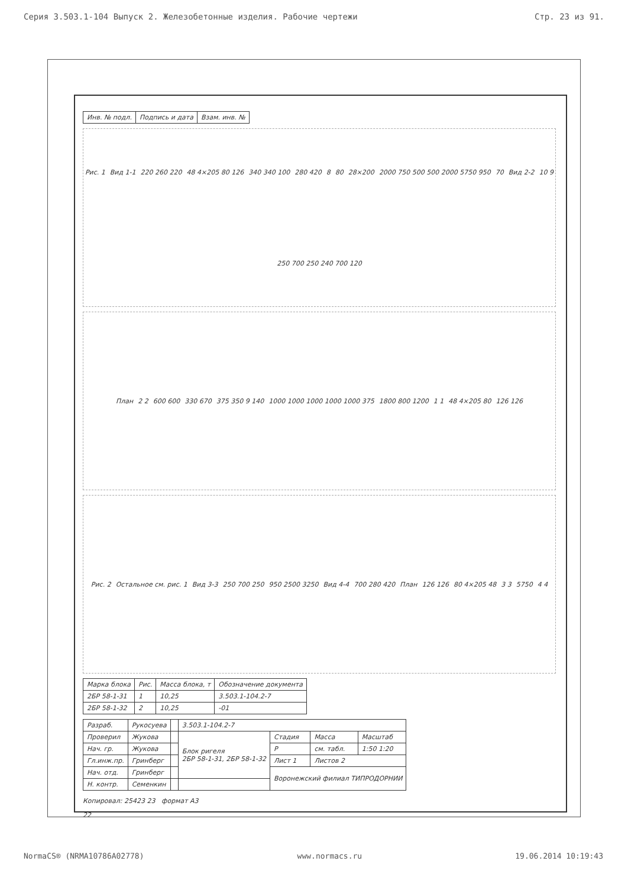Серия 3.503.1-104 Выпуск 2. Железобетонные изделия. Рабочие чертежи Стр. 23 из 91.
| Инв. № подл. | Подпись и дата | Взам. инв. № |
Рис. 1 Вид 1-1 220 260 220 48 4×205 80 126 340 340 100 280 420 8 80 28×200 2000 750 500 500 2000 5750 950 70 Вид 2-2 10 9 250 700 250 240 700 120
План 2 2 600 600 330 670 375 350 9 140 1000 1000 1000 1000 1000 375 1800 800 1200 1 1 48 4×205 80 126 126
Рис. 2 Остальное см. рис. 1 Вид 3-3 250 700 250 950 2500 3250 Вид 4-4 700 280 420 План 126 126 80 4×205 48 3 3 5750 4 4
| Марка блока | Рис. | Масса блока, т | Обозначение документа |
| --- | --- | --- | --- |
| 2БР 58-1-31 | 1 | 10,25 | 3.503.1-104.2-7 |
| 2БР 58-1-32 | 2 | 10,25 | -01 |
| Разраб. | Рукосуева | | 3.503.1-104.2-7 | | | |
| Проверил | Жукова | | Блок ригеля 2БР 58-1-31, 2БР 58-1-32 | Стадия | Масса | Масштаб |
| Нач. гр. | Жукова | | | Р | см. табл. | 1:50 1:20 |
| Гл.инж.пр. | Гринберг | | | Лист 1 | Листов 2 | |
| Нач. отд. | Гринберг | | | Воронежский филиал ТИПРОДОРНИИ | | |
| Н. контр. | Семенкин | | | | | |
Копировал: 25423 23 формат А3
22
NormaCS® (NRMA10786A02778) www.normacs.ru 19.06.2014 10:19:43